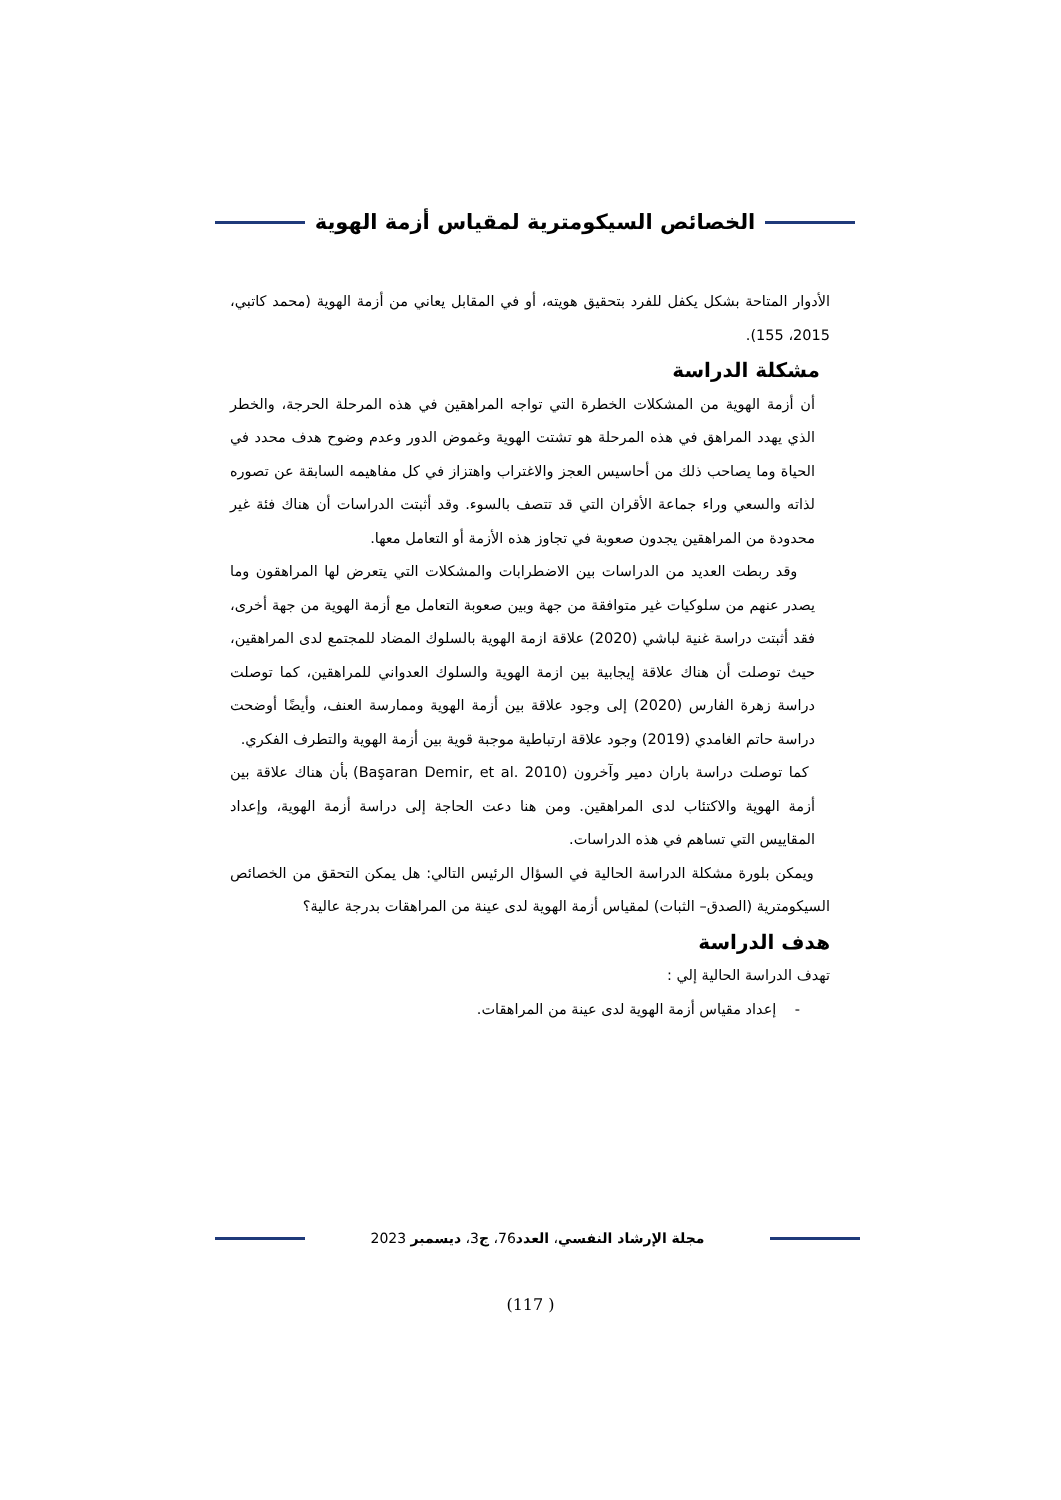الخصائص السيكومترية لمقياس أزمة الهوية
الأدوار المتاحة بشكل يكفل للفرد بتحقيق هويته، أو في المقابل يعاني من أزمة الهوية (محمد كاتبي، 2015، 155).
مشكلة الدراسة
أن أزمة الهوية من المشكلات الخطرة التي تواجه المراهقين في هذه المرحلة الحرجة، والخطر الذي يهدد المراهق في هذه المرحلة هو تشتت الهوية وغموض الدور وعدم وضوح هدف محدد في الحياة وما يصاحب ذلك من أحاسيس العجز والاغتراب واهتزاز في كل مفاهيمه السابقة عن تصوره لذاته والسعي وراء جماعة الأقران التي قد تتصف بالسوء. وقد أثبتت الدراسات أن هناك فئة غير محدودة من المراهقين يجدون صعوبة في تجاوز هذه الأزمة أو التعامل معها.
وقد ربطت العديد من الدراسات بين الاضطرابات والمشكلات التي يتعرض لها المراهقون وما يصدر عنهم من سلوكيات غير متوافقة من جهة وبين صعوبة التعامل مع أزمة الهوية من جهة أخرى، فقد أثبتت دراسة غنية لباشي (2020) علاقة ازمة الهوية بالسلوك المضاد للمجتمع لدى المراهقين، حيث توصلت أن هناك علاقة إيجابية بين ازمة الهوية والسلوك العدواني للمراهقين، كما توصلت دراسة زهرة الفارس (2020) إلى وجود علاقة بين أزمة الهوية وممارسة العنف، وأيضًا أوضحت دراسة حاتم الغامدي (2019) وجود علاقة ارتباطية موجبة قوية بين أزمة الهوية والتطرف الفكري.
كما توصلت دراسة باران دمير وآخرون (Başaran Demir, et al. 2010) بأن هناك علاقة بين أزمة الهوية والاكتئاب لدى المراهقين. ومن هنا دعت الحاجة إلى دراسة أزمة الهوية، وإعداد المقاييس التي تساهم في هذه الدراسات.
ويمكن بلورة مشكلة الدراسة الحالية في السؤال الرئيس التالي: هل يمكن التحقق من الخصائص السيكومترية (الصدق– الثبات) لمقياس أزمة الهوية لدى عينة من المراهقات بدرجة عالية؟
هدف الدراسة
تهدف الدراسة الحالية إلي :
- إعداد مقياس أزمة الهوية لدى عينة من المراهقات.
مجلة الإرشاد النفسي، العدد76، ج3، ديسمبر 2023
(117 )